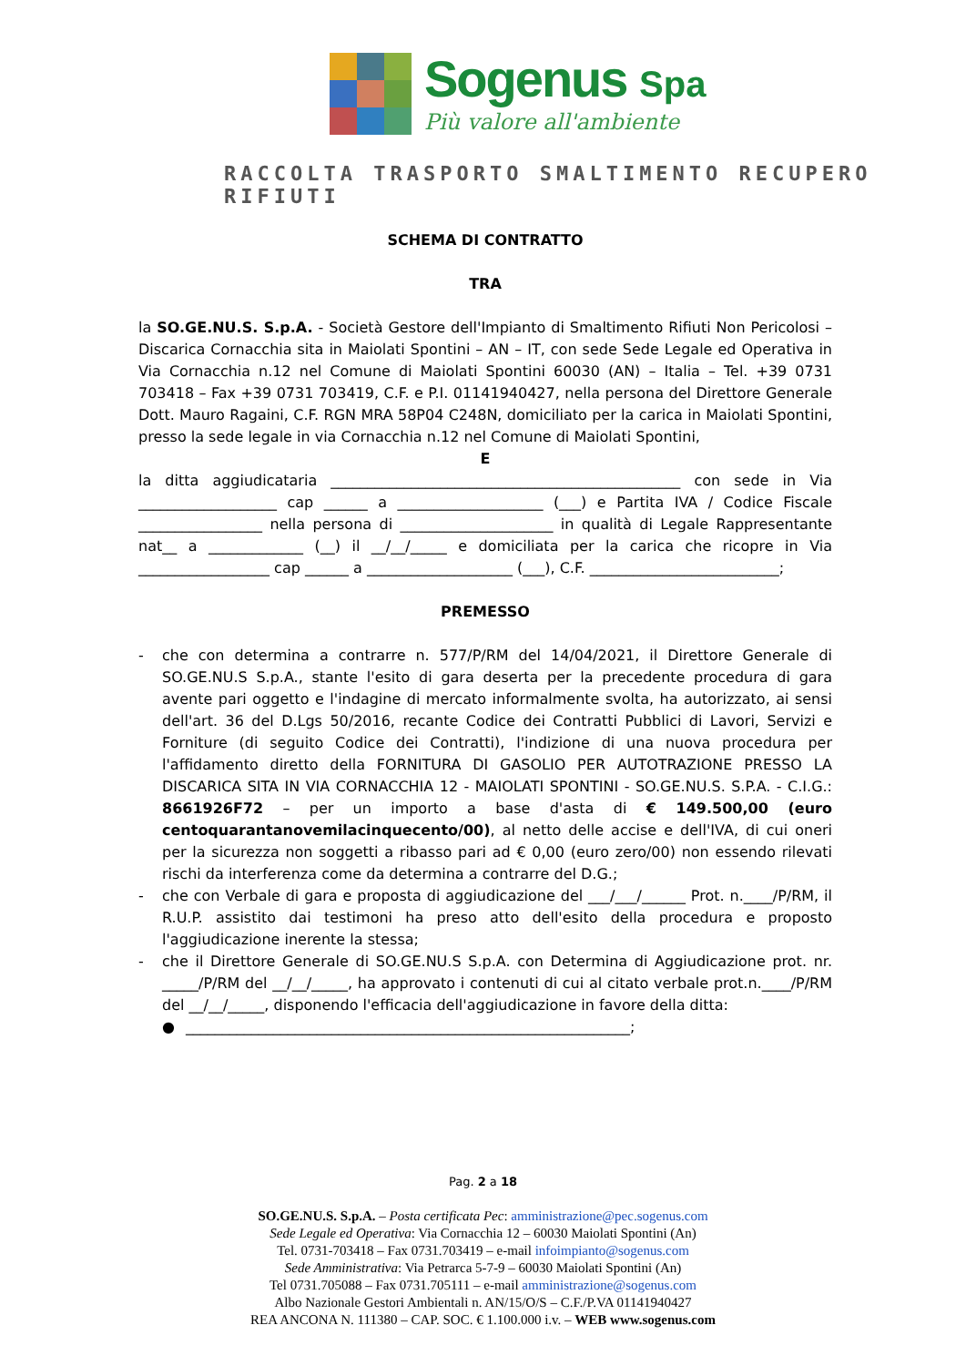Sogenus Spa
Più valore all'ambiente
RACCOLTA TRASPORTO SMALTIMENTO RECUPERO RIFIUTI
SCHEMA DI CONTRATTO
TRA
la SO.GE.NU.S. S.p.A. - Società Gestore dell'Impianto di Smaltimento Rifiuti Non Pericolosi – Discarica Cornacchia sita in Maiolati Spontini – AN – IT, con sede Sede Legale ed Operativa in Via Cornacchia n.12 nel Comune di Maiolati Spontini 60030 (AN) – Italia – Tel. +39 0731 703418 – Fax +39 0731 703419, C.F. e P.I. 01141940427, nella persona del Direttore Generale Dott. Mauro Ragaini, C.F. RGN MRA 58P04 C248N, domiciliato per la carica in Maiolati Spontini, presso la sede legale in via Cornacchia n.12 nel Comune di Maiolati Spontini,
E
la ditta aggiudicataria ________________________________________________ con sede in Via ___________________ cap ______ a ____________________ (___) e Partita IVA / Codice Fiscale _________________ nella persona di _____________________ in qualità di Legale Rappresentante nat__ a _____________ (__) il __/__/_____ e domiciliata per la carica che ricopre in Via __________________ cap ______ a ____________________ (___), C.F. __________________________;
PREMESSO
- che con determina a contrarre n. 577/P/RM del 14/04/2021, il Direttore Generale di SO.GE.NU.S S.p.A., stante l'esito di gara deserta per la precedente procedura di gara avente pari oggetto e l'indagine di mercato informalmente svolta, ha autorizzato, ai sensi dell'art. 36 del D.Lgs 50/2016, recante Codice dei Contratti Pubblici di Lavori, Servizi e Forniture (di seguito Codice dei Contratti), l'indizione di una nuova procedura per l'affidamento diretto della FORNITURA DI GASOLIO PER AUTOTRAZIONE PRESSO LA DISCARICA SITA IN VIA CORNACCHIA 12 - MAIOLATI SPONTINI - SO.GE.NU.S. S.P.A. - C.I.G.: 8661926F72 – per un importo a base d'asta di € 149.500,00 (euro centoquarantanovemilacinquecento/00), al netto delle accise e dell'IVA, di cui oneri per la sicurezza non soggetti a ribasso pari ad € 0,00 (euro zero/00) non essendo rilevati rischi da interferenza come da determina a contrarre del D.G.;
- che con Verbale di gara e proposta di aggiudicazione del ___/___/______ Prot. n.____/P/RM, il R.U.P. assistito dai testimoni ha preso atto dell'esito della procedura e proposto l'aggiudicazione inerente la stessa;
- che il Direttore Generale di SO.GE.NU.S S.p.A. con Determina di Aggiudicazione prot. nr. _____/P/RM del __/__/_____, ha approvato i contenuti di cui al citato verbale prot.n.____/P/RM del __/__/_____, disponendo l'efficacia dell'aggiudicazione in favore della ditta:
● _____________________________________________________________;
Pag. 2 a 18
SO.GE.NU.S. S.p.A. – Posta certificata Pec: amministrazione@pec.sogenus.com
Sede Legale ed Operativa: Via Cornacchia 12 – 60030 Maiolati Spontini (An)
Tel. 0731-703418 – Fax 0731.703419 – e-mail infoimpianto@sogenus.com
Sede Amministrativa: Via Petrarca 5-7-9 – 60030 Maiolati Spontini (An)
Tel 0731.705088 – Fax 0731.705111 – e-mail amministrazione@sogenus.com
Albo Nazionale Gestori Ambientali n. AN/15/O/S – C.F./P.VA 01141940427
REA ANCONA N. 111380 – CAP. SOC. € 1.100.000 i.v. – WEB www.sogenus.com